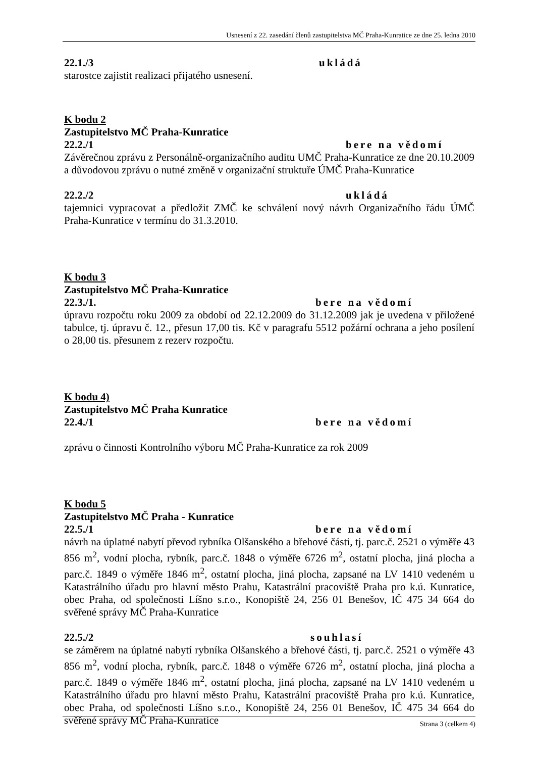Usnesení z 22. zasedání členů zastupitelstva MČ Praha-Kunratice ze dne 25. ledna 2010
22.1./3 ukládá
starostce zajistit realizaci přijatého usnesení.
K bodu 2
Zastupitelstvo MČ Praha-Kunratice
22.2./1 bere na vědomí
Závěrečnou zprávu z Personálně-organizačního auditu UMČ Praha-Kunratice ze dne 20.10.2009 a důvodovou zprávu o nutné změně v organizační struktuře ÚMČ Praha-Kunratice
22.2./2 ukládá
tajemnici vypracovat a předložit ZMČ ke schválení nový návrh Organizačního řádu ÚMČ Praha-Kunratice v termínu do 31.3.2010.
K bodu 3
Zastupitelstvo MČ Praha-Kunratice
22.3./1. bere na vědomí
úpravu rozpočtu roku 2009 za období od 22.12.2009 do 31.12.2009 jak je uvedena v přiložené tabulce, tj. úpravu č. 12., přesun 17,00 tis. Kč v paragrafu 5512 požární ochrana a jeho posílení o 28,00 tis. přesunem z rezerv rozpočtu.
K bodu 4)
Zastupitelstvo MČ Praha Kunratice
22.4./1 bere na vědomí
zprávu o činnosti Kontrolního výboru MČ Praha-Kunratice za rok 2009
K bodu 5
Zastupitelstvo MČ Praha - Kunratice
22.5./1 bere na vědomí
návrh na úplatné nabytí převod rybníka Olšanského a břehové části, tj. parc.č. 2521 o výměře 43 856 m<sup>2</sup>, vodní plocha, rybník, parc.č. 1848 o výměře 6726 m<sup>2</sup>, ostatní plocha, jiná plocha a parc.č. 1849 o výměře 1846 m<sup>2</sup>, ostatní plocha, jiná plocha, zapsané na LV 1410 vedeném u Katastrálního úřadu pro hlavní město Prahu, Katastrální pracoviště Praha pro k.ú. Kunratice, obec Praha, od společnosti Líšno s.r.o., Konopiště 24, 256 01 Benešov, IČ 475 34 664 do svěřené správy MČ Praha-Kunratice
22.5./2 souhlasí
se záměrem na úplatné nabytí rybníka Olšanského a břehové části, tj. parc.č. 2521 o výměře 43 856 m<sup>2</sup>, vodní plocha, rybník, parc.č. 1848 o výměře 6726 m<sup>2</sup>, ostatní plocha, jiná plocha a parc.č. 1849 o výměře 1846 m<sup>2</sup>, ostatní plocha, jiná plocha, zapsané na LV 1410 vedeném u Katastrálního úřadu pro hlavní město Prahu, Katastrální pracoviště Praha pro k.ú. Kunratice, obec Praha, od společnosti Líšno s.r.o., Konopiště 24, 256 01 Benešov, IČ 475 34 664 do svěřené správy MČ Praha-Kunratice
Strana 3 (celkem 4)